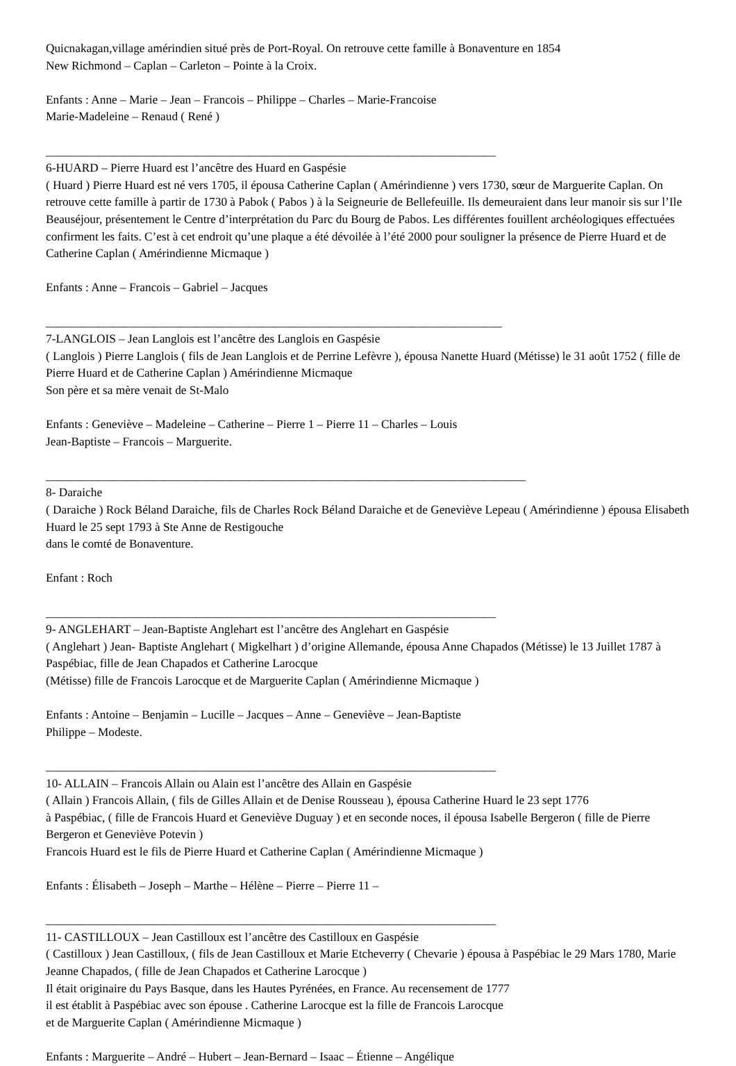Quicnakagan,village amérindien situé près de Port-Royal. On retrouve cette famille à Bonaventure en 1854
New Richmond – Caplan – Carleton – Pointe à la Croix.
Enfants : Anne – Marie – Jean – Francois – Philippe – Charles – Marie-Francoise
Marie-Madeleine – Renaud ( René )
___________________________________________________________________________
6-HUARD – Pierre Huard est l’ancêtre des Huard en Gaspésie
( Huard ) Pierre Huard est né vers 1705, il épousa Catherine Caplan ( Amérindienne ) vers 1730, sœur de Marguerite Caplan. On retrouve cette famille à partir de 1730 à Pabok ( Pabos ) à la Seigneurie de Bellefeuille. Ils demeuraient dans leur manoir sis sur l’Ile Beauséjour, présentement le Centre d’interprétation du Parc du Bourg de Pabos. Les différentes fouillent archéologiques effectuées confirment les faits. C’est à cet endroit qu’une plaque a été dévoilée à l’été 2000 pour souligner la présence de Pierre Huard et de Catherine Caplan ( Amérindienne Micmaque )
Enfants : Anne – Francois – Gabriel – Jacques
____________________________________________________________________________
7-LANGLOIS – Jean Langlois est l’ancêtre des Langlois en Gaspésie
( Langlois ) Pierre Langlois ( fils de Jean Langlois et de Perrine Lefèvre ), épousa Nanette Huard (Métisse) le 31 août 1752 ( fille de Pierre Huard et de Catherine Caplan ) Amérindienne Micmaque
Son père et sa mère venait de St-Malo
Enfants : Geneviève – Madeleine – Catherine – Pierre 1 – Pierre 11 – Charles – Louis
Jean-Baptiste – Francois – Marguerite.
________________________________________________________________________________
8- Daraiche
( Daraiche ) Rock Béland Daraiche, fils de Charles Rock Béland Daraiche et de Geneviève Lepeau ( Amérindienne ) épousa Elisabeth Huard le 25 sept 1793 à Ste Anne de Restigouche
dans le comté de Bonaventure.
Enfant : Roch
___________________________________________________________________________
9- ANGLEHART – Jean-Baptiste Anglehart est l’ancêtre des Anglehart en Gaspésie
( Anglehart ) Jean- Baptiste Anglehart ( Migkelhart ) d’origine Allemande, épousa Anne Chapados (Métisse) le 13 Juillet 1787 à Paspébiac, fille de Jean Chapados et Catherine Larocque
(Métisse) fille de Francois Larocque et de Marguerite Caplan ( Amérindienne Micmaque )
Enfants : Antoine – Benjamin – Lucille – Jacques – Anne – Geneviève – Jean-Baptiste
Philippe – Modeste.
___________________________________________________________________________
10- ALLAIN – Francois Allain ou Alain est l’ancêtre des Allain en Gaspésie
( Allain ) Francois Allain, ( fils de Gilles Allain et de Denise Rousseau ), épousa Catherine Huard le 23 sept 1776
à Paspébiac, ( fille de Francois Huard et Geneviève Duguay ) et en seconde noces, il épousa Isabelle Bergeron ( fille de Pierre Bergeron et Geneviève Potevin )
Francois Huard est le fils de Pierre Huard et Catherine Caplan ( Amérindienne Micmaque )
Enfants : Élisabeth – Joseph – Marthe – Hélène – Pierre – Pierre 11 –
___________________________________________________________________________
11- CASTILLOUX – Jean Castilloux est l’ancêtre des Castilloux en Gaspésie
( Castilloux ) Jean Castilloux, ( fils de Jean Castilloux et Marie Etcheverry ( Chevarie ) épousa à Paspébiac le 29 Mars 1780, Marie Jeanne Chapados, ( fille de Jean Chapados et Catherine Larocque )
Il était originaire du Pays Basque, dans les Hautes Pyrénées, en France. Au recensement de 1777
il est établit à Paspébiac avec son épouse . Catherine Larocque est la fille de Francois Larocque
et de Marguerite Caplan ( Amérindienne Micmaque )
Enfants : Marguerite – André – Hubert – Jean-Bernard – Isaac – Étienne – Angélique